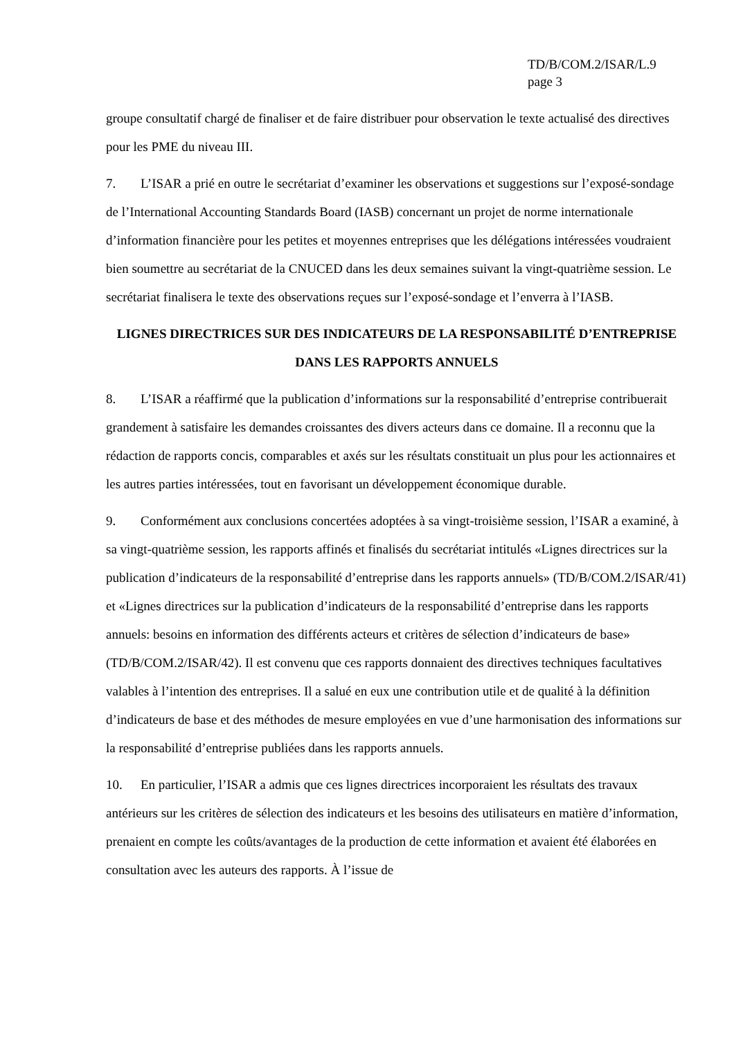TD/B/COM.2/ISAR/L.9
page 3
groupe consultatif chargé de finaliser et de faire distribuer pour observation le texte actualisé des directives pour les PME du niveau III.
7. L’ISAR a prié en outre le secrétariat d’examiner les observations et suggestions sur l’exposé-sondage de l’International Accounting Standards Board (IASB) concernant un projet de norme internationale d’information financière pour les petites et moyennes entreprises que les délégations intéressées voudraient bien soumettre au secrétariat de la CNUCED dans les deux semaines suivant la vingt-quatrième session. Le secrétariat finalisera le texte des observations reçues sur l’exposé-sondage et l’enverra à l’IASB.
LIGNES DIRECTRICES SUR DES INDICATEURS DE LA RESPONSABILITÉ D’ENTREPRISE DANS LES RAPPORTS ANNUELS
8. L’ISAR a réaffirmé que la publication d’informations sur la responsabilité d’entreprise contribuerait grandement à satisfaire les demandes croissantes des divers acteurs dans ce domaine. Il a reconnu que la rédaction de rapports concis, comparables et axés sur les résultats constituait un plus pour les actionnaires et les autres parties intéressées, tout en favorisant un développement économique durable.
9. Conformément aux conclusions concertées adoptées à sa vingt-troisième session, l’ISAR a examiné, à sa vingt-quatrième session, les rapports affinés et finalisés du secrétariat intitulés «Lignes directrices sur la publication d’indicateurs de la responsabilité d’entreprise dans les rapports annuels» (TD/B/COM.2/ISAR/41) et «Lignes directrices sur la publication d’indicateurs de la responsabilité d’entreprise dans les rapports annuels: besoins en information des différents acteurs et critères de sélection d’indicateurs de base» (TD/B/COM.2/ISAR/42). Il est convenu que ces rapports donnaient des directives techniques facultatives valables à l’intention des entreprises. Il a salué en eux une contribution utile et de qualité à la définition d’indicateurs de base et des méthodes de mesure employées en vue d’une harmonisation des informations sur la responsabilité d’entreprise publiées dans les rapports annuels.
10. En particulier, l’ISAR a admis que ces lignes directrices incorporaient les résultats des travaux antérieurs sur les critères de sélection des indicateurs et les besoins des utilisateurs en matière d’information, prenaient en compte les coûts/avantages de la production de cette information et avaient été élaborées en consultation avec les auteurs des rapports. À l’issue de